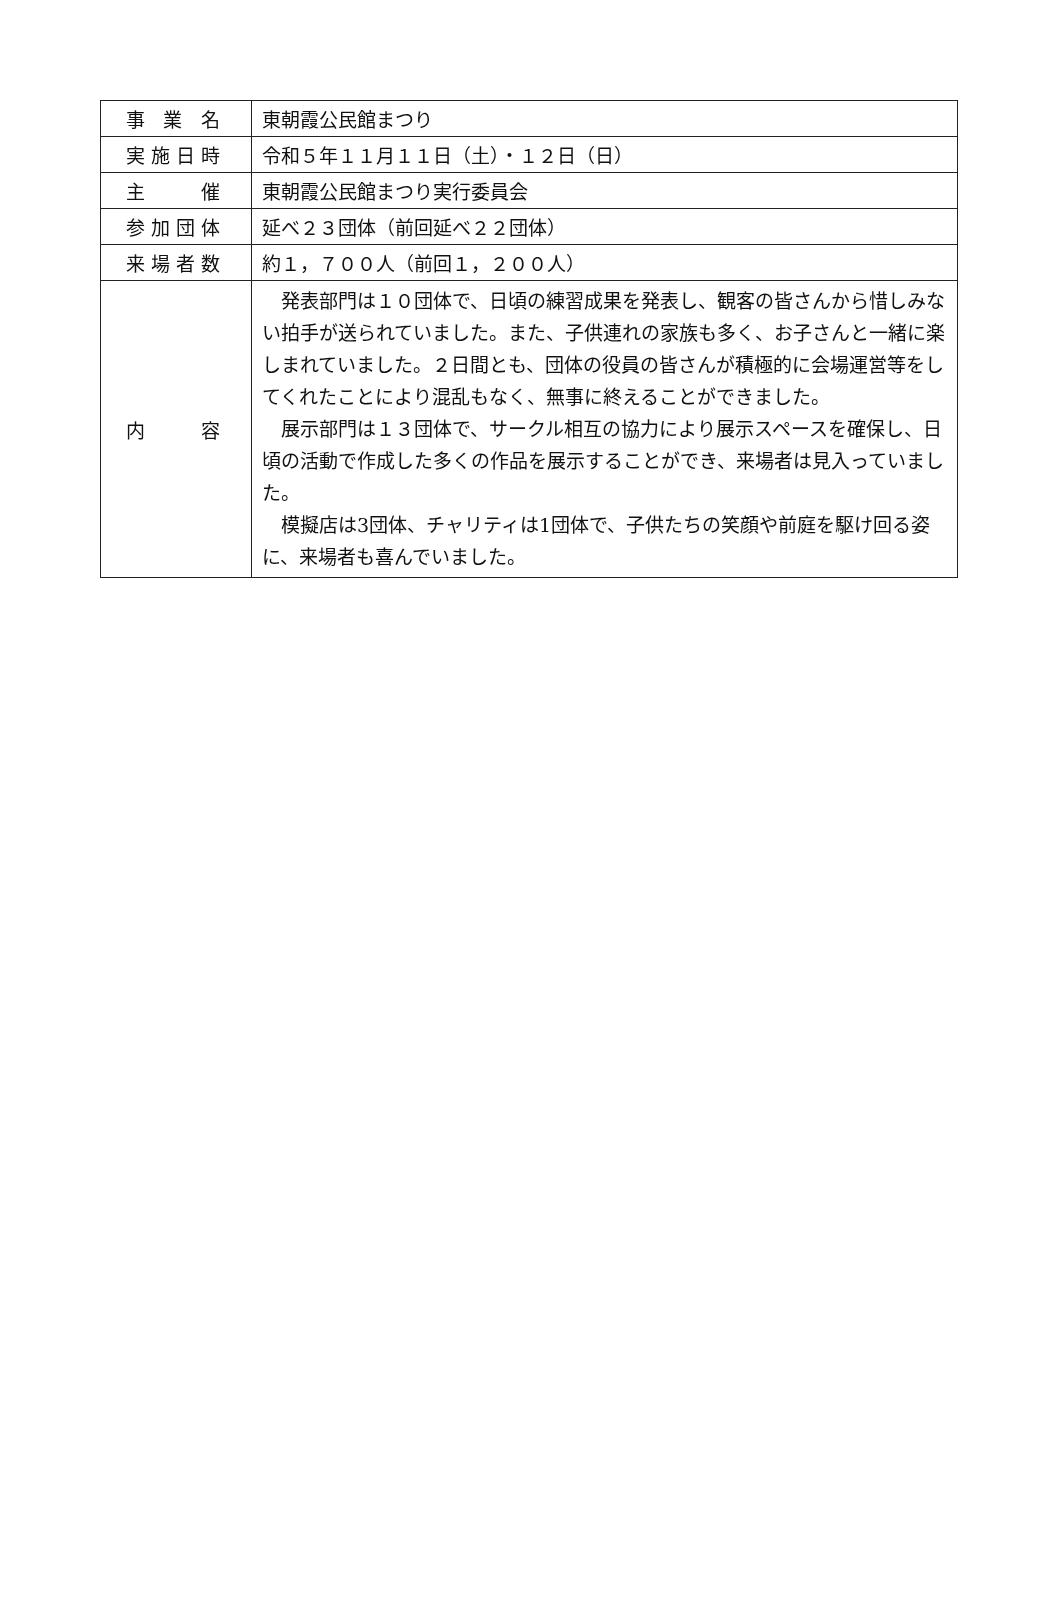| 事 業 名 | 東朝霞公民館まつり |
| 実施日時 | 令和５年１１月１１日（土）・１２日（日） |
| 主 催 | 東朝霞公民館まつり実行委員会 |
| 参加団体 | 延べ２３団体（前回延べ２２団体） |
| 来場者数 | 約１，７００人（前回１，２００人） |
| 内 容 | 発表部門は１０団体で、日頃の練習成果を発表し、観客の皆さんから惜しみない拍手が送られていました。また、子供連れの家族も多く、お子さんと一緒に楽しまれていました。２日間とも、団体の役員の皆さんが積極的に会場運営等をしてくれたことにより混乱もなく、無事に終えることができました。 展示部門は１３団体で、サークル相互の協力により展示スペースを確保し、日頃の活動で作成した多くの作品を展示することができ、来場者は見入っていました。 模擬店は3団体、チャリティは1団体で、子供たちの笑顔や前庭を駆け回る姿に、来場者も喜んでいました。 |